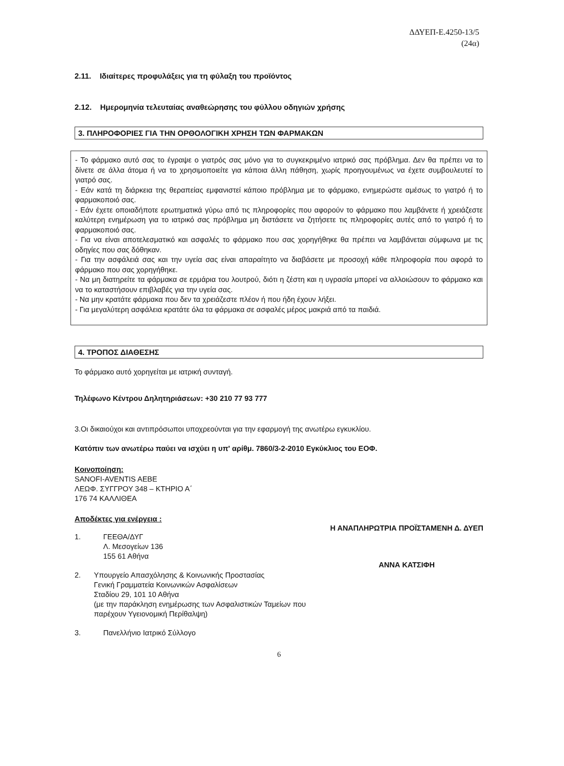ΔΔΥΕΠ-Ε.4250-13/5
(24α)
2.11. Ιδιαίτερες προφυλάξεις για τη φύλαξη του προϊόντος
2.12. Ημερομηνία τελευταίας αναθεώρησης του φύλλου οδηγιών χρήσης
3. ΠΛΗΡΟΦΟΡΙΕΣ ΓΙΑ ΤΗΝ ΟΡΘΟΛΟΓΙΚΗ ΧΡΗΣΗ ΤΩΝ ΦΑΡΜΑΚΩΝ
- Το φάρμακο αυτό σας το έγραψε ο γιατρός σας μόνο για το συγκεκριμένο ιατρικό σας πρόβλημα. Δεν θα πρέπει να το δίνετε σε άλλα άτομα ή να το χρησιμοποιείτε για κάποια άλλη πάθηση, χωρίς προηγουμένως να έχετε συμβουλευτεί το γιατρό σας.
- Εάν κατά τη διάρκεια της θεραπείας εμφανιστεί κάποιο πρόβλημα με το φάρμακο, ενημερώστε αμέσως το γιατρό ή το φαρμακοποιό σας.
- Εάν έχετε οποιαδήποτε ερωτηματικά γύρω από τις πληροφορίες που αφορούν το φάρμακο που λαμβάνετε ή χρειάζεστε καλύτερη ενημέρωση για το ιατρικό σας πρόβλημα μη διστάσετε να ζητήσετε τις πληροφορίες αυτές από το γιατρό ή το φαρμακοποιό σας.
- Για να είναι αποτελεσματικό και ασφαλές το φάρμακο που σας χορηγήθηκε θα πρέπει να λαμβάνεται σύμφωνα με τις οδηγίες που σας δόθηκαν.
- Για την ασφάλειά σας και την υγεία σας είναι απαραίτητο να διαβάσετε με προσοχή κάθε πληροφορία που αφορά το φάρμακο που σας χορηγήθηκε.
- Να μη διατηρείτε τα φάρμακα σε ερμάρια του λουτρού, διότι η ζέστη και η υγρασία μπορεί να αλλοιώσουν το φάρμακο και να το καταστήσουν επιβλαβές για την υγεία σας.
- Να μην κρατάτε φάρμακα που δεν τα χρειάζεστε πλέον ή που ήδη έχουν λήξει.
- Για μεγαλύτερη ασφάλεια κρατάτε όλα τα φάρμακα σε ασφαλές μέρος μακριά από τα παιδιά.
4. ΤΡΟΠΟΣ ΔΙΑΘΕΣΗΣ
Το φάρμακο αυτό χορηγείται με ιατρική συνταγή.
Τηλέφωνο Κέντρου Δηλητηριάσεων: +30 210 77 93 777
3.Οι δικαιούχοι και αντιπρόσωποι υποχρεούνται για την εφαρμογή της ανωτέρω εγκυκλίου.
Κατόπιν των ανωτέρω παύει να ισχύει η υπ' αρίθμ. 7860/3-2-2010 Εγκύκλιος του ΕΟΦ.
Κοινοποίηση:
SANOFI-AVENTIS AEBE
ΛΕΩΦ. ΣΥΓΓΡΟΥ 348 – ΚΤΗΡΙΟ Α΄
176 74 ΚΑΛΛΙΘΕΑ
Αποδέκτες για ενέργεια :
1. ΓΕΕΘΑ/ΔΥΓ
Λ. Μεσογείων 136
155 61 Αθήνα
2. Υπουργείο Απασχόλησης & Κοινωνικής Προστασίας
Γενική Γραμματεία Κοινωνικών Ασφαλίσεων
Σταδίου 29, 101 10 Αθήνα
(με την παράκληση ενημέρωσης των Ασφαλιστικών Ταμείων που παρέχουν Υγειονομική Περίθαλψη)
3. Πανελλήνιο Ιατρικό Σύλλογο
Η ΑΝΑΠΛΗΡΩΤΡΙΑ ΠΡΟΪΣΤΑΜΕΝΗ Δ. ΔΥΕΠ
ΑΝΝΑ ΚΑΤΣΙΦΗ
6